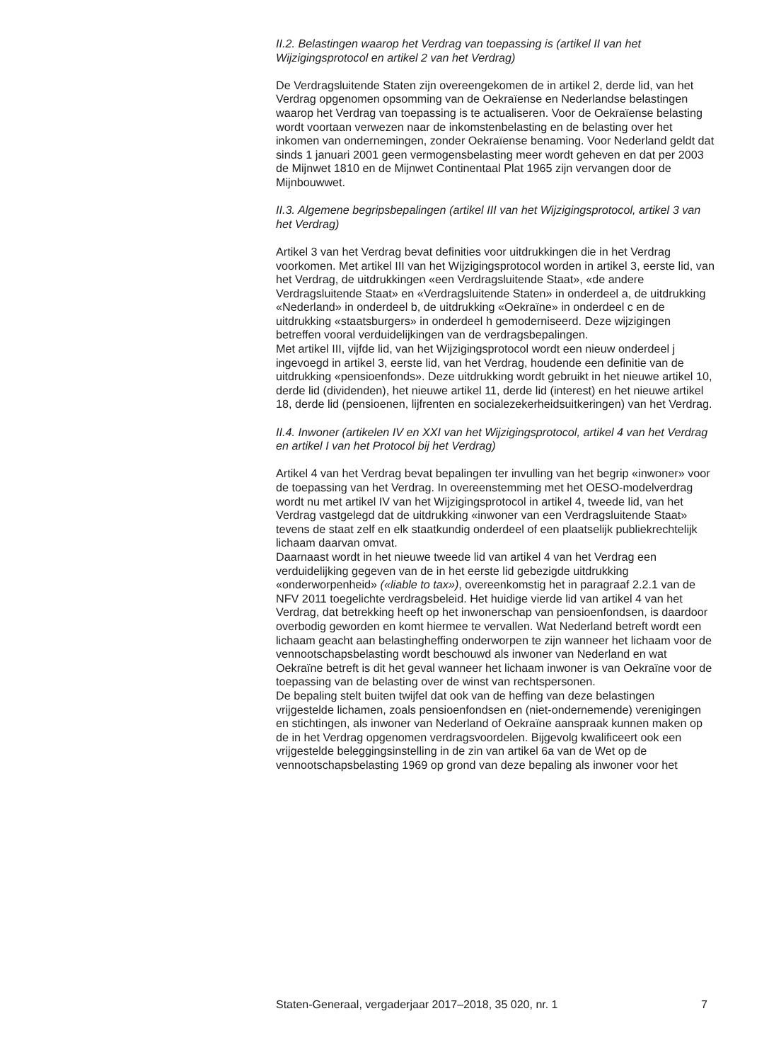II.2. Belastingen waarop het Verdrag van toepassing is (artikel II van het Wijzigingsprotocol en artikel 2 van het Verdrag)
De Verdragsluitende Staten zijn overeengekomen de in artikel 2, derde lid, van het Verdrag opgenomen opsomming van de Oekraïense en Nederlandse belastingen waarop het Verdrag van toepassing is te actualiseren. Voor de Oekraïense belasting wordt voortaan verwezen naar de inkomstenbelasting en de belasting over het inkomen van ondernemingen, zonder Oekraïense benaming. Voor Nederland geldt dat sinds 1 januari 2001 geen vermogensbelasting meer wordt geheven en dat per 2003 de Mijnwet 1810 en de Mijnwet Continentaal Plat 1965 zijn vervangen door de Mijnbouwwet.
II.3. Algemene begripsbepalingen (artikel III van het Wijzigingsprotocol, artikel 3 van het Verdrag)
Artikel 3 van het Verdrag bevat definities voor uitdrukkingen die in het Verdrag voorkomen. Met artikel III van het Wijzigingsprotocol worden in artikel 3, eerste lid, van het Verdrag, de uitdrukkingen «een Verdragsluitende Staat», «de andere Verdragsluitende Staat» en «Verdragsluitende Staten» in onderdeel a, de uitdrukking «Nederland» in onderdeel b, de uitdrukking «Oekraïne» in onderdeel c en de uitdrukking «staatsburgers» in onderdeel h gemoderniseerd. Deze wijzigingen betreffen vooral verduidelijkingen van de verdragsbepalingen.
Met artikel III, vijfde lid, van het Wijzigingsprotocol wordt een nieuw onderdeel j ingevoegd in artikel 3, eerste lid, van het Verdrag, houdende een definitie van de uitdrukking «pensioenfonds». Deze uitdrukking wordt gebruikt in het nieuwe artikel 10, derde lid (dividenden), het nieuwe artikel 11, derde lid (interest) en het nieuwe artikel 18, derde lid (pensioenen, lijfrenten en socialezekerheidsuitkeringen) van het Verdrag.
II.4. Inwoner (artikelen IV en XXI van het Wijzigingsprotocol, artikel 4 van het Verdrag en artikel I van het Protocol bij het Verdrag)
Artikel 4 van het Verdrag bevat bepalingen ter invulling van het begrip «inwoner» voor de toepassing van het Verdrag. In overeenstemming met het OESO-modelverdrag wordt nu met artikel IV van het Wijzigingsprotocol in artikel 4, tweede lid, van het Verdrag vastgelegd dat de uitdrukking «inwoner van een Verdragsluitende Staat» tevens de staat zelf en elk staatkundig onderdeel of een plaatselijk publiekrechtelijk lichaam daarvan omvat.
Daarnaast wordt in het nieuwe tweede lid van artikel 4 van het Verdrag een verduidelijking gegeven van de in het eerste lid gebezigde uitdrukking «onderworpenheid» («liable to tax»), overeenkomstig het in paragraaf 2.2.1 van de NFV 2011 toegelichte verdragsbeleid. Het huidige vierde lid van artikel 4 van het Verdrag, dat betrekking heeft op het inwonerschap van pensioenfondsen, is daardoor overbodig geworden en komt hiermee te vervallen. Wat Nederland betreft wordt een lichaam geacht aan belastingheffing onderworpen te zijn wanneer het lichaam voor de vennootschapsbelasting wordt beschouwd als inwoner van Nederland en wat Oekraïne betreft is dit het geval wanneer het lichaam inwoner is van Oekraïne voor de toepassing van de belasting over de winst van rechtspersonen.
De bepaling stelt buiten twijfel dat ook van de heffing van deze belastingen vrijgestelde lichamen, zoals pensioenfondsen en (niet-ondernemende) verenigingen en stichtingen, als inwoner van Nederland of Oekraïne aanspraak kunnen maken op de in het Verdrag opgenomen verdragsvoordelen. Bijgevolg kwalificeert ook een vrijgestelde beleggingsinstelling in de zin van artikel 6a van de Wet op de vennootschapsbelasting 1969 op grond van deze bepaling als inwoner voor het
Staten-Generaal, vergaderjaar 2017–2018, 35 020, nr. 1 7